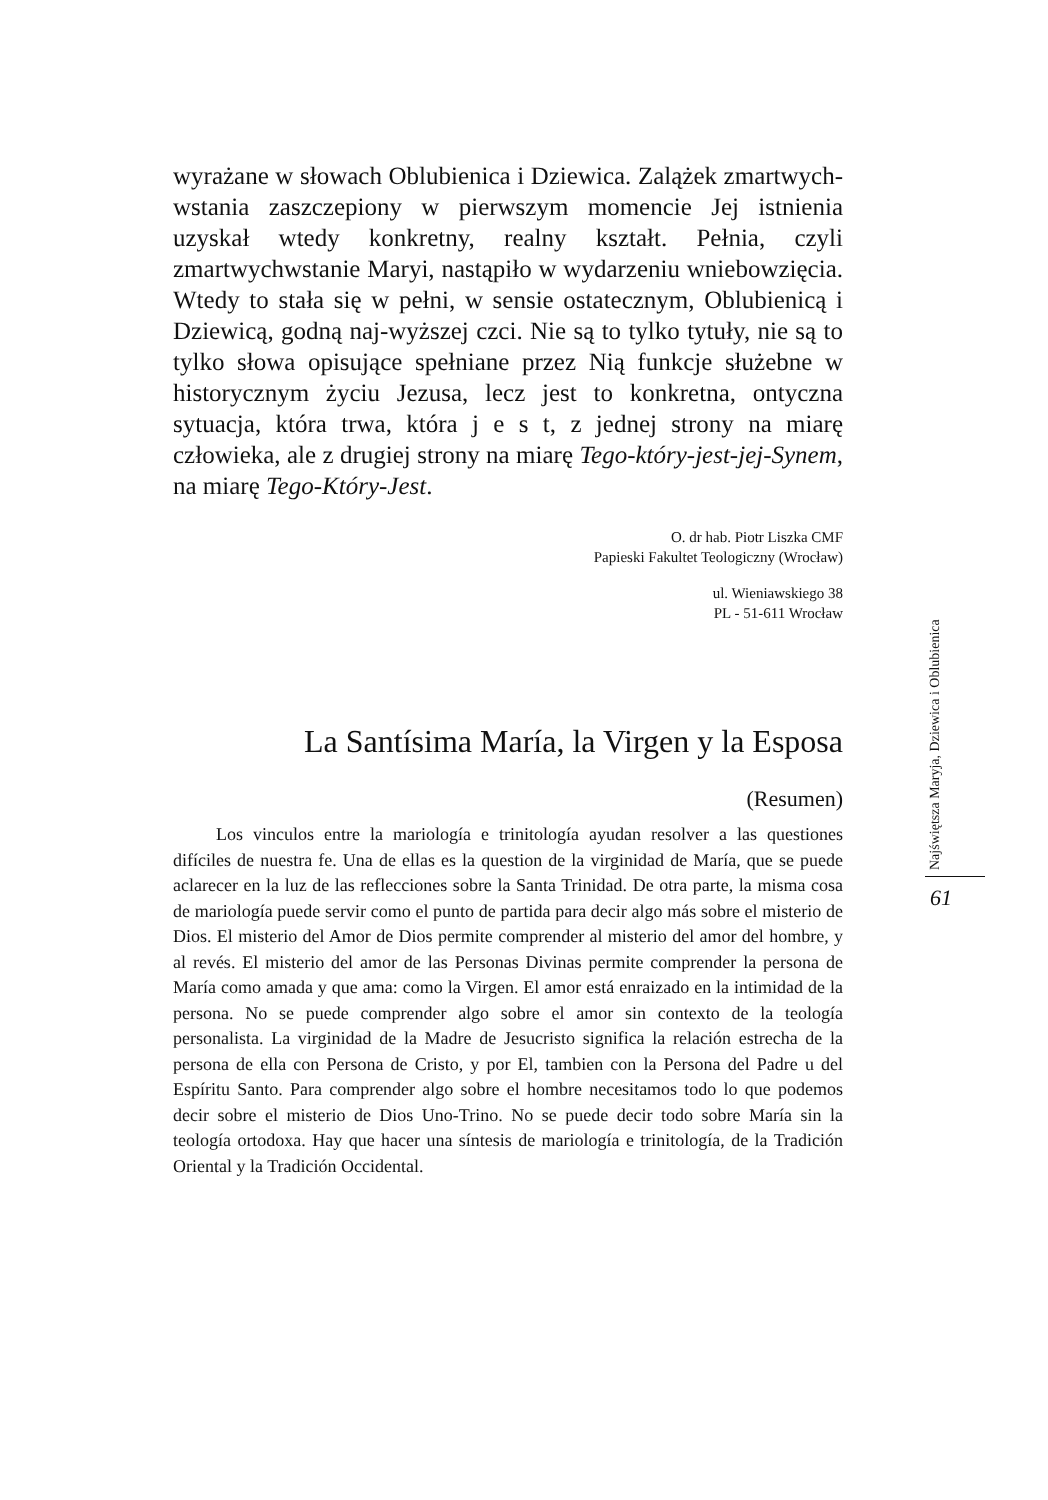wyrażane w słowach Oblubienica i Dziewica. Zalążek zmartwych-wstania zaszczepiony w pierwszym momencie Jej istnienia uzyskał wtedy konkretny, realny kształt. Pełnia, czyli zmartwychwstanie Maryi, nastąpiło w wydarzeniu wniebowzięcia. Wtedy to stała się w pełni, w sensie ostatecznym, Oblubienicą i Dziewicą, godną naj-wyższej czci. Nie są to tylko tytuły, nie są to tylko słowa opisujące spełniane przez Nią funkcje służebne w historycznym życiu Jezusa, lecz jest to konkretna, ontyczna sytuacja, która trwa, która j e s t, z jednej strony na miarę człowieka, ale z drugiej strony na miarę Tego-który-jest-jej-Synem, na miarę Tego-Który-Jest.
O. dr hab. Piotr Liszka CMF
Papieski Fakultet Teologiczny (Wrocław)
ul. Wieniawskiego 38
PL - 51-611 Wrocław
La Santísima María, la Virgen y la Esposa
(Resumen)
Los vinculos entre la mariología e trinitología ayudan resolver a las questiones difíciles de nuestra fe. Una de ellas es la question de la virginidad de María, que se puede aclarecer en la luz de las reflecciones sobre la Santa Trinidad. De otra parte, la misma cosa de mariología puede servir como el punto de partida para decir algo más sobre el misterio de Dios. El misterio del Amor de Dios permite comprender al misterio del amor del hombre, y al revés. El misterio del amor de las Personas Divinas permite comprender la persona de María como amada y que ama: como la Virgen. El amor está enraizado en la intimidad de la persona. No se puede comprender algo sobre el amor sin contexto de la teología personalista. La virginidad de la Madre de Jesucristo significa la relación estrecha de la persona de ella con Persona de Cristo, y por El, tambien con la Persona del Padre u del Espíritu Santo. Para comprender algo sobre el hombre necesitamos todo lo que podemos decir sobre el misterio de Dios Uno-Trino. No se puede decir todo sobre María sin la teología ortodoxa. Hay que hacer una síntesis de mariología e trinitología, de la Tradición Oriental y la Tradición Occidental.
Najświętsza Maryja, Dziewica i Oblubienica
61